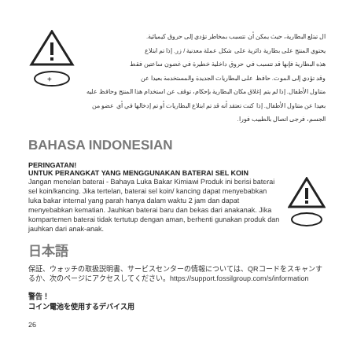+
ال تبتلع البطارية، حيث يمكن أن تتسبب بمخاطر تؤدي إلى حروق كيميائية.
يحتوي المنتج على بطارية دائرية على شكل عملة معدنية / زر. إذا تم ابتلاع
هذه البطارية فإنها قد تتسبب في حروق داخلية خطيرة في غضون ساعتين فقط
وقد تؤدي إلى الموت. حافظ على البطاريات الجديدة والمستخدمة بعيدا عن
متناول الأطفال. إذا لم يتم إغلاق مكان البطارية بإحكام، توقف عن استخدام هذا المنتج وحافظ عليه
بعيدا عن متناول الأطفال. إذا كنت تعتقد أنه قد تم ابتلاع البطاريات أو تم إدخالها في أي عضو من
الجسم، فرجى اتصال بالطبيب فورا.
BAHASA INDONESIAN
PERINGATAN!
UNTUK PERANGKAT YANG MENGGUNAKAN BATERAI SEL KOIN
Jangan menelan baterai - Bahaya Luka Bakar Kimiawi Produk ini berisi baterai sel koin/kancing. Jika tertelan, baterai sel koin/ kancing dapat menyebabkan luka bakar internal yang parah hanya dalam waktu 2 jam dan dapat menyebabkan kematian. Jauhkan baterai baru dan bekas dari anakanak. Jika kompartemen baterai tidak tertutup dengan aman, berhenti gunakan produk dan jauhkan dari anak-anak.
日本語
保証、ウォッチの取扱説明書、サービスセンターの情報については、QRコードをスキャンするか、次のページにアクセスしてください。https://support.fossilgroup.com/s/information
警告！
コイン電池を使用するデバイス用
26